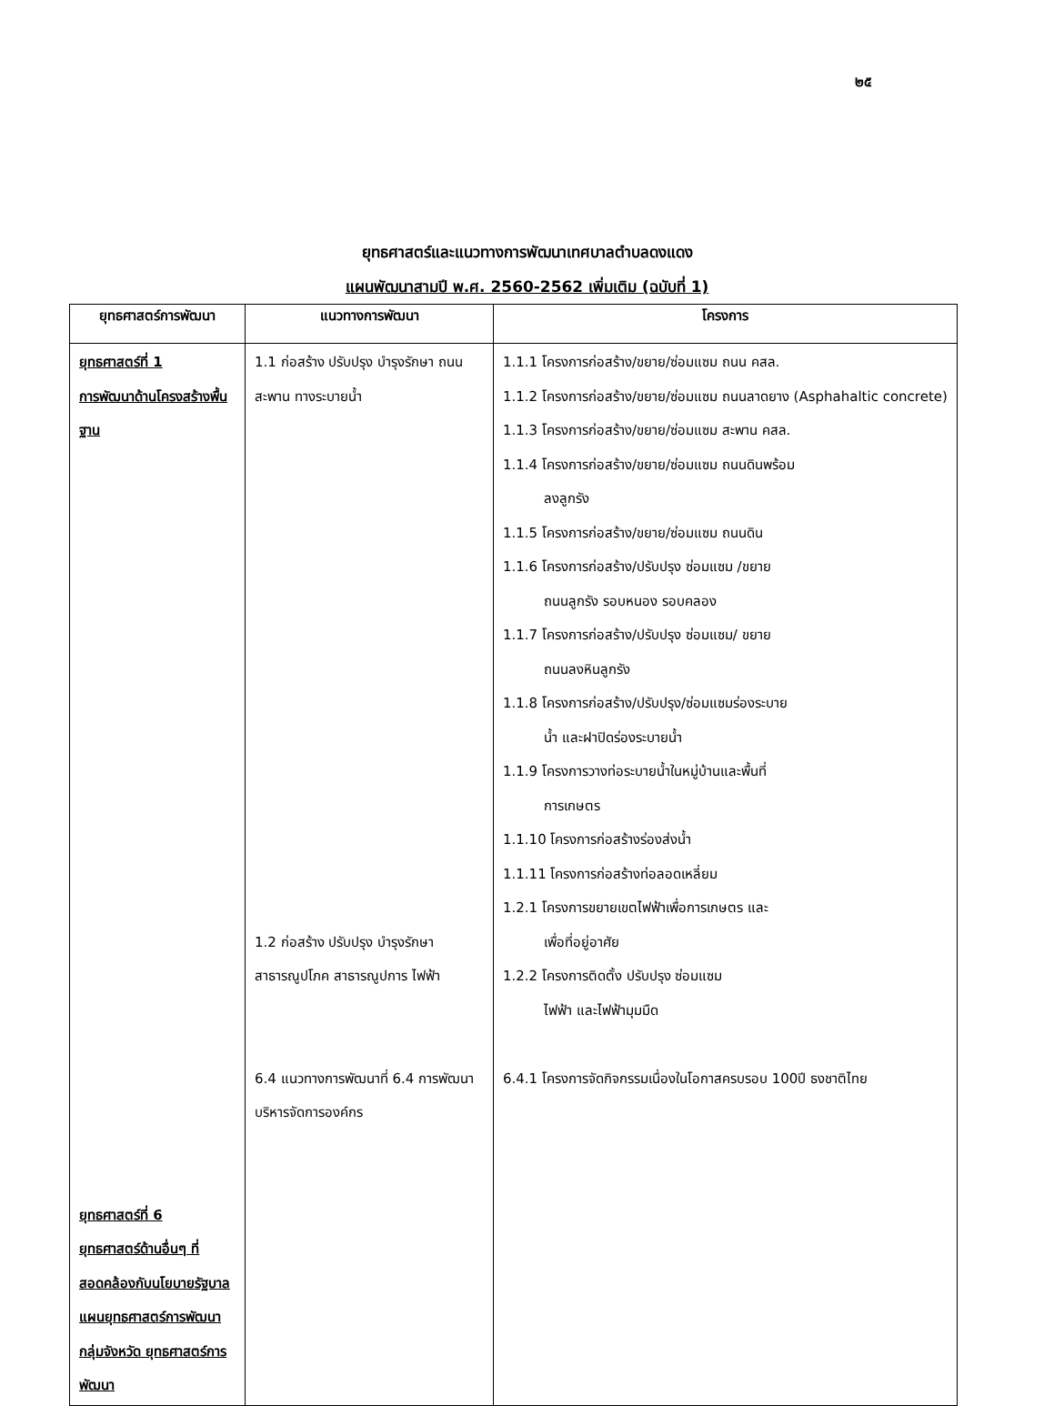๒๕
ยุทธศาสตร์และแนวทางการพัฒนาเทศบาลตำบลดงแดง
แผนพัฒนาสามปี พ.ศ. 2560-2562 เพิ่มเติม (ฉบับที่ 1)
| ยุทธศาสตร์การพัฒนา | แนวทางการพัฒนา | โครงการ |
| --- | --- | --- |
| ยุทธศาสตร์ที่ 1 การพัฒนาด้านโครงสร้างพื้นฐาน ยุทธศาสตร์ที่ 6 ยุทธศาสตร์ด้านอื่นๆ ที่สอดคล้องกับนโยบายรัฐบาล แผนยุทธศาสตร์การพัฒนากลุ่มจังหวัด ยุทธศาสตร์การพัฒนา | 1.1 ก่อสร้าง ปรับปรุง บำรุงรักษา ถนน สะพาน ทางระบายน้ำ 1.2 ก่อสร้าง ปรับปรุง บำรุงรักษา สาธารณูปโภค สาธารณูปการ ไฟฟ้า 6.4 แนวทางการพัฒนาที่ 6.4 การพัฒนาบริหารจัดการองค์กร | 1.1.1 โครงการก่อสร้าง/ขยาย/ซ่อมแซม ถนน คสล. 1.1.2 โครงการก่อสร้าง/ขยาย/ซ่อมแซม ถนนลาดยาง (Asphahaltic concrete) 1.1.3 โครงการก่อสร้าง/ขยาย/ซ่อมแซม สะพาน คสล. 1.1.4 โครงการก่อสร้าง/ขยาย/ซ่อมแซม ถนนดินพร้อม ลงลูกรัง 1.1.5 โครงการก่อสร้าง/ขยาย/ซ่อมแซม ถนนดิน 1.1.6 โครงการก่อสร้าง/ปรับปรุง ซ่อมแซม /ขยาย ถนนลูกรัง รอบหนอง รอบคลอง 1.1.7 โครงการก่อสร้าง/ปรับปรุง ซ่อมแซม/ ขยาย ถนนลงหินลูกรัง 1.1.8 โครงการก่อสร้าง/ปรับปรุง/ซ่อมแซมร่องระบาย น้ำ และฝาปิดร่องระบายน้ำ 1.1.9 โครงการวางท่อระบายน้ำในหมู่บ้านและพื้นที่ การเกษตร 1.1.10 โครงการก่อสร้างร่องส่งน้ำ 1.1.11 โครงการก่อสร้างท่อลอดเหลี่ยม 1.2.1 โครงการขยายเขตไฟฟ้าเพื่อการเกษตร และ เพื่อที่อยู่อาศัย 1.2.2 โครงการติดตั้ง ปรับปรุง ซ่อมแซม ไฟฟ้า และไฟฟ้ามุมมืด 6.4.1 โครงการจัดกิจกรรมเนื่องในโอกาสครบรอบ 100ปี ธงชาติไทย |